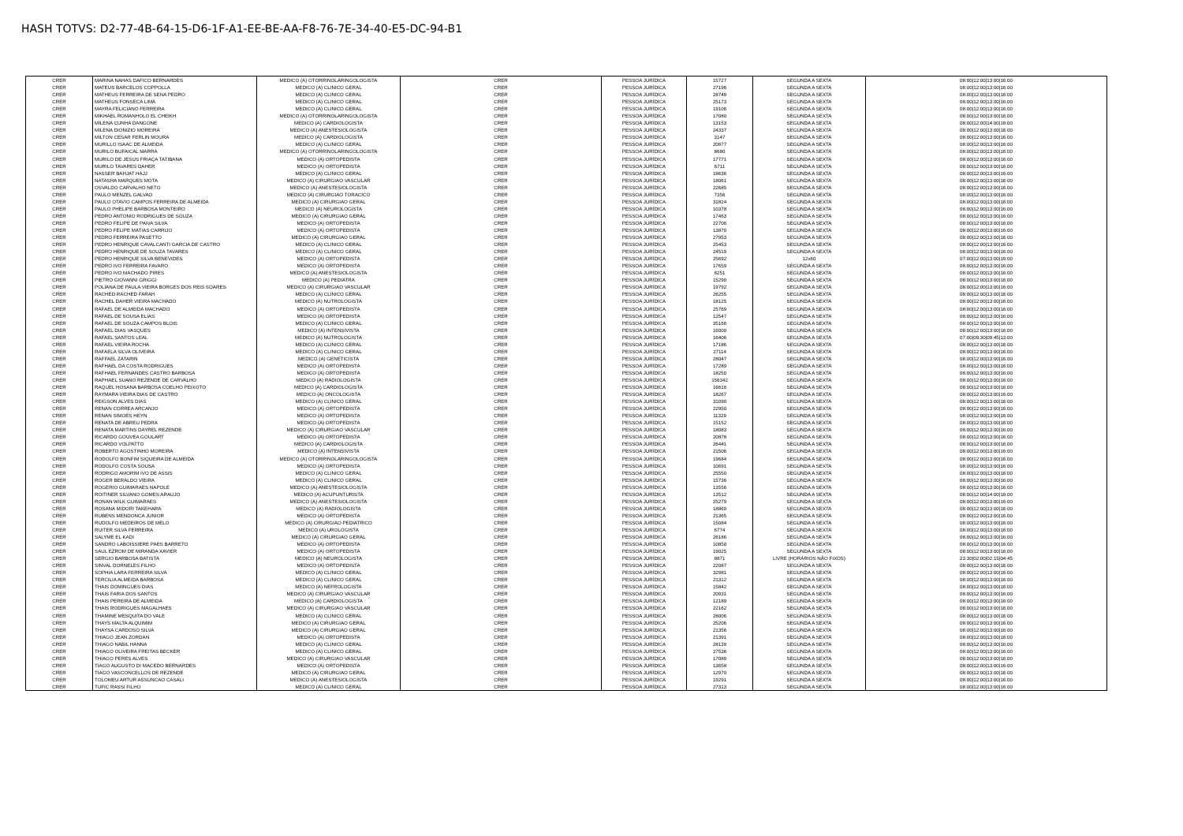HASH TOTVS: D2-77-4B-64-15-D6-1F-A1-EE-BE-AA-F8-76-7E-34-40-E5-DC-94-B1
| CRER | MARINA NAHAS DAFICO BERNARDES | MEDICO (A) OTORRINOLARINGOLOGISTA | CRER | PESSOA JURÍDICA | 15727 | SEGUNDA A SEXTA | 08:00/12:00/13:00/16:00 |
| CRER | MATEUS BARCELOS COPPOLLA | MEDICO (A) CLINICO GERAL | CRER | PESSOA JURÍDICA | 27196 | SEGUNDA A SEXTA | 08:00/12:00/13:00/16:00 |
| CRER | MATHEUS FERREIRA DE SENA PEDRO | MEDICO (A) CLINICO GERAL | CRER | PESSOA JURÍDICA | 28749 | SEGUNDA A SEXTA | 08:00/12:00/13:00/16:00 |
| CRER | MATHEUS FONSECA LIMA | MEDICO (A) CLINICO GERAL | CRER | PESSOA JURÍDICA | 25173 | SEGUNDA A SEXTA | 08:00/12:00/13:00/16:00 |
| CRER | MAYRA FELICIANO FERREIRA | MEDICO (A) CLINICO GERAL | CRER | PESSOA JURÍDICA | 19106 | SEGUNDA A SEXTA | 08:00/12:00/13:00/16:00 |
| CRER | MIKHAEL ROMANHOLO EL CHEIKH | MEDICO (A) OTORRINOLARINGOLOGISTA | CRER | PESSOA JURÍDICA | 17080 | SEGUNDA A SEXTA | 08:00/12:00/13:00/16:00 |
| CRER | MILENA CUNHA DANGONE | MEDICO (A) CARDIOLOGISTA | CRER | PESSOA JURÍDICA | 13153 | SEGUNDA A SEXTA | 08:00/12:00/14:00/18:00 |
| CRER | MILENA DIONIZIO MOREIRA | MEDICO (A) ANESTESIOLOGISTA | CRER | PESSOA JURÍDICA | 24337 | SEGUNDA A SEXTA | 08:00/12:00/13:00/16:00 |
| CRER | MILTON CESAR FERLIN MOURA | MEDICO (A) CARDIOLOGISTA | CRER | PESSOA JURÍDICA | 3147 | SEGUNDA A SEXTA | 08:00/12:00/13:00/16:00 |
| CRER | MURILLO ISAAC DE ALMEIDA | MEDICO (A) CLINICO GERAL | CRER | PESSOA JURÍDICA | 20877 | SEGUNDA A SEXTA | 08:00/12:00/13:00/16:00 |
| CRER | MURILO BUFAICAL MARRA | MEDICO (A) OTORRINOLARINGOLOGISTA | CRER | PESSOA JURÍDICA | 8680 | SEGUNDA A SEXTA | 08:00/12:00/13:00/16:00 |
| CRER | MURILO DE JESUS FRIAÇA TATIBANA | MEDICO (A) ORTOPEDISTA | CRER | PESSOA JURÍDICA | 17771 | SEGUNDA A SEXTA | 08:00/12:00/13:00/16:00 |
| CRER | MURILO TAVARES DAHER | MEDICO (A) ORTOPEDISTA | CRER | PESSOA JURÍDICA | 6711 | SEGUNDA A SEXTA | 08:00/12:00/13:00/16:00 |
| CRER | NASSER BAHJAT HAJJ | MEDICO (A) CLINICO GERAL | CRER | PESSOA JURÍDICA | 18636 | SEGUNDA A SEXTA | 08:00/12:00/13:00/16:00 |
| CRER | NATASHA MARQUES MOTA | MEDICO (A) CIRURGIAO VASCULAR | CRER | PESSOA JURÍDICA | 18061 | SEGUNDA A SEXTA | 08:00/12:00/13:00/16:00 |
| CRER | OSVALDO CARVALHO NETO | MEDICO (A) ANESTESIOLOGISTA | CRER | PESSOA JURÍDICA | 22685 | SEGUNDA A SEXTA | 08:00/12:00/13:00/16:00 |
| CRER | PAULO MENZEL GALVAO | MEDICO (A) CIRURGIAO TORACICO | CRER | PESSOA JURÍDICA | 7356 | SEGUNDA A SEXTA | 08:00/12:00/13:00/16:00 |
| CRER | PAULO OTAVIO CAMPOS FERREIRA DE ALMEIDA | MEDICO (A) CIRURGIAO GERAL | CRER | PESSOA JURÍDICA | 31824 | SEGUNDA A SEXTA | 08:00/12:00/13:00/16:00 |
| CRER | PAULO PHELIPE BARBOSA MONTEIRO | MEDICO (A) NEUROLOGISTA | CRER | PESSOA JURÍDICA | 10378 | SEGUNDA A SEXTA | 08:00/12:00/13:00/16:00 |
| CRER | PEDRO ANTONIO RODRIGUES DE SOUZA | MEDICO (A) CIRURGIAO GERAL | CRER | PESSOA JURÍDICA | 17463 | SEGUNDA A SEXTA | 08:00/12:00/13:00/16:00 |
| CRER | PEDRO FELIPE DE PAIVA SILVA | MEDICO (A) ORTOPEDISTA | CRER | PESSOA JURÍDICA | 22706 | SEGUNDA A SEXTA | 08:00/12:00/13:00/16:00 |
| CRER | PEDRO FELIPE MATIAS CARRIJO | MEDICO (A) ORTOPEDISTA | CRER | PESSOA JURÍDICA | 13870 | SEGUNDA A SEXTA | 08:00/12:00/13:00/16:00 |
| CRER | PEDRO FERREIRA PASETTO | MEDICO (A) CIRURGIAO GERAL | CRER | PESSOA JURÍDICA | 27953 | SEGUNDA A SEXTA | 08:00/12:00/13:00/16:00 |
| CRER | PEDRO HENRIQUE CAVALCANTI GARCIA DE CASTRO | MEDICO (A) CLINICO GERAL | CRER | PESSOA JURÍDICA | 25453 | SEGUNDA A SEXTA | 08:00/12:00/13:00/16:00 |
| CRER | PEDRO HENRIQUE DE SOUZA TAVARES | MEDICO (A) CLINICO GERAL | CRER | PESSOA JURÍDICA | 24519 | SEGUNDA A SEXTA | 08:00/12:00/13:00/16:00 |
| CRER | PEDRO HENRIQUE SILVA BENEVIDES | MEDICO (A) ORTOPEDISTA | CRER | PESSOA JURÍDICA | 25692 | 12x60 | 07:00/12:00/13:00/19:00 |
| CRER | PEDRO IVO FERREIRA FAVARO | MEDICO (A) ORTOPEDISTA | CRER | PESSOA JURÍDICA | 17659 | SEGUNDA A SEXTA | 08:00/12:00/13:00/16:00 |
| CRER | PEDRO IVO MACHADO PIRES | MEDICO (A) ANESTESIOLOGISTA | CRER | PESSOA JURÍDICA | 8251 | SEGUNDA A SEXTA | 08:00/12:00/13:00/16:00 |
| CRER | PIETRO GIOVANNI GRIGGI | MEDICO (A) PEDIATRA | CRER | PESSOA JURÍDICA | 15290 | SEGUNDA A SEXTA | 08:00/12:00/13:00/16:00 |
| CRER | POLIANA DE PAULA VIEIRA BORGES DOS REIS SOARES | MEDICO (A) CIRURGIAO VASCULAR | CRER | PESSOA JURÍDICA | 19792 | SEGUNDA A SEXTA | 08:00/12:00/13:00/16:00 |
| CRER | RACHED RACHED FARAH | MEDICO (A) CLINICO GERAL | CRER | PESSOA JURÍDICA | 26255 | SEGUNDA A SEXTA | 08:00/12:00/13:00/16:00 |
| CRER | RACHEL DAHER VIEIRA MACHADO | MEDICO (A) NUTROLOGISTA | CRER | PESSOA JURÍDICA | 18125 | SEGUNDA A SEXTA | 08:00/12:00/13:00/16:00 |
| CRER | RAFAEL DE ALMEIDA MACHADO | MEDICO (A) ORTOPEDISTA | CRER | PESSOA JURÍDICA | 25769 | SEGUNDA A SEXTA | 08:00/12:00/13:00/16:00 |
| CRER | RAFAEL DE SOUSA ELIAS | MEDICO (A) ORTOPEDISTA | CRER | PESSOA JURÍDICA | 12547 | SEGUNDA A SEXTA | 08:00/12:00/13:00/16:00 |
| CRER | RAFAEL DE SOUZA CAMPOS BLOIS | MEDICO (A) CLINICO GERAL | CRER | PESSOA JURÍDICA | 35166 | SEGUNDA A SEXTA | 08:00/12:00/13:00/16:00 |
| CRER | RAFAEL DIAS VASQUES | MEDICO (A) INTENSIVISTA | CRER | PESSOA JURÍDICA | 16000 | SEGUNDA A SEXTA | 08:00/12:00/13:00/16:00 |
| CRER | RAFAEL SANTOS LEAL | MEDICO (A) NUTROLOGISTA | CRER | PESSOA JURÍDICA | 16406 | SEGUNDA A SEXTA | 07:00/09:30/09:45/13:00 |
| CRER | RAFAEL VIEIRA ROCHA | MEDICO (A) CLINICO GERAL | CRER | PESSOA JURÍDICA | 17186 | SEGUNDA A SEXTA | 08:00/12:00/13:00/16:00 |
| CRER | RAFAELA SILVA OLIVEIRA | MEDICO (A) CLINICO GERAL | CRER | PESSOA JURÍDICA | 27114 | SEGUNDA A SEXTA | 08:00/12:00/13:00/16:00 |
| CRER | RAFFAEL ZATARIN | MEDICO (A) GENETICISTA | CRER | PESSOA JURÍDICA | 28047 | SEGUNDA A SEXTA | 08:00/12:00/13:00/16:00 |
| CRER | RAFHAEL DA COSTA RODRIGUES | MEDICO (A) ORTOPEDISTA | CRER | PESSOA JURÍDICA | 17289 | SEGUNDA A SEXTA | 08:00/12:00/13:00/16:00 |
| CRER | RAFHAEL FERNANDES CASTRO BARBOSA | MEDICO (A) ORTOPEDISTA | CRER | PESSOA JURÍDICA | 18250 | SEGUNDA A SEXTA | 08:00/12:00/13:00/16:00 |
| CRER | RAPHAEL SUANO REZENDE DE CARVALHO | MEDICO (A) RADIOLOGISTA | CRER | PESSOA JURÍDICA | 156342 | SEGUNDA A SEXTA | 08:00/12:00/13:00/16:00 |
| CRER | RAQUEL HOSANA BARBOSA COELHO PEIXOTO | MEDICO (A) CARDIOLOGISTA | CRER | PESSOA JURÍDICA | 16616 | SEGUNDA A SEXTA | 08:00/12:00/13:00/16:00 |
| CRER | RAYMARA VIEIRA DIAS DE CASTRO | MEDICO (A) ONCOLOGISTA | CRER | PESSOA JURÍDICA | 18267 | SEGUNDA A SEXTA | 08:00/12:00/13:00/16:00 |
| CRER | REIGSON ALVES DIAS | MEDICO (A) CLINICO GERAL | CRER | PESSOA JURÍDICA | 31090 | SEGUNDA A SEXTA | 08:00/12:00/13:00/16:00 |
| CRER | RENAN CORREA ARCANJO | MEDICO (A) ORTOPEDISTA | CRER | PESSOA JURÍDICA | 22950 | SEGUNDA A SEXTA | 08:00/12:00/13:00/16:00 |
| CRER | RENAN SIMOES HEYN | MEDICO (A) ORTOPEDISTA | CRER | PESSOA JURÍDICA | 11329 | SEGUNDA A SEXTA | 08:00/12:00/13:00/16:00 |
| CRER | RENATA DE ABREU PEDRA | MEDICO (A) ORTOPEDISTA | CRER | PESSOA JURÍDICA | 15152 | SEGUNDA A SEXTA | 08:00/12:00/13:00/16:00 |
| CRER | RENATA MARTINS DAYREL REZENDE | MEDICO (A) CIRURGIAO VASCULAR | CRER | PESSOA JURÍDICA | 18083 | SEGUNDA A SEXTA | 08:00/12:00/13:00/16:00 |
| CRER | RICARDO GOUVEA GOULART | MEDICO (A) ORTOPEDISTA | CRER | PESSOA JURÍDICA | 20878 | SEGUNDA A SEXTA | 08:00/12:00/13:00/16:00 |
| CRER | RICARDO VOLPATTO | MEDICO (A) CARDIOLOGISTA | CRER | PESSOA JURÍDICA | 26441 | SEGUNDA A SEXTA | 08:00/12:00/13:00/16:00 |
| CRER | ROBERTO AGOSTINHO MOREIRA | MEDICO (A) INTENSIVISTA | CRER | PESSOA JURÍDICA | 21506 | SEGUNDA A SEXTA | 08:00/12:00/13:00/16:00 |
| CRER | RODOLFO BONFIM SIQUEIRA DE ALMEIDA | MEDICO (A) OTORRINOLARINGOLOGISTA | CRER | PESSOA JURÍDICA | 19684 | SEGUNDA A SEXTA | 08:00/12:00/13:00/16:00 |
| CRER | RODOLFO COSTA SOUSA | MEDICO (A) ORTOPEDISTA | CRER | PESSOA JURÍDICA | 10691 | SEGUNDA A SEXTA | 08:00/12:00/13:00/16:00 |
| CRER | RODRIGO AMORIM IVO DE ASSIS | MEDICO (A) CLINICO GERAL | CRER | PESSOA JURÍDICA | 25550 | SEGUNDA A SEXTA | 08:00/12:00/13:00/16:00 |
| CRER | ROGER BERALDO VIEIRA | MEDICO (A) CLINICO GERAL | CRER | PESSOA JURÍDICA | 15736 | SEGUNDA A SEXTA | 08:00/12:00/13:00/16:00 |
| CRER | ROGERIO GUIMARAES NAPOLE | MEDICO (A) ANESTESIOLOGISTA | CRER | PESSOA JURÍDICA | 13556 | SEGUNDA A SEXTA | 08:00/12:00/13:00/16:00 |
| CRER | ROITINER SILVANO GOMES ARAUJO | MEDICO (A) ACUPUNTURISTA | CRER | PESSOA JURÍDICA | 13512 | SEGUNDA A SEXTA | 08:00/12:00/14:00/18:00 |
| CRER | RONAN WILK GUIMARAES | MEDICO (A) ANESTESIOLOGISTA | CRER | PESSOA JURÍDICA | 25279 | SEGUNDA A SEXTA | 08:00/12:00/13:00/16:00 |
| CRER | ROSANA MIDORI TAKEHARA | MEDICO (A) RADIOLOGISTA | CRER | PESSOA JURÍDICA | 18869 | SEGUNDA A SEXTA | 08:00/12:00/13:00/16:00 |
| CRER | RUBENS MENDONCA JUNIOR | MEDICO (A) ORTOPEDISTA | CRER | PESSOA JURÍDICA | 21365 | SEGUNDA A SEXTA | 08:00/12:00/13:00/16:00 |
| CRER | RUDOLFO MEDEIROS DE MELO | MEDICO (A) CIRURGIAO PEDIATRICO | CRER | PESSOA JURÍDICA | 15084 | SEGUNDA A SEXTA | 08:00/12:00/13:00/16:00 |
| CRER | RUITER SILVA FERREIRA | MEDICO (A) UROLOGISTA | CRER | PESSOA JURÍDICA | 6774 | SEGUNDA A SEXTA | 08:00/12:00/13:00/16:00 |
| CRER | SALYME EL KADI | MEDICO (A) CIRURGIAO GERAL | CRER | PESSOA JURÍDICA | 26186 | SEGUNDA A SEXTA | 08:00/12:00/13:00/16:00 |
| CRER | SANDRO LABOISSIERE PAES BARRETO | MEDICO (A) ORTOPEDISTA | CRER | PESSOA JURÍDICA | 10850 | SEGUNDA A SEXTA | 08:00/12:00/13:00/16:00 |
| CRER | SAUL EZROM DE MIRANDA XAVIER | MEDICO (A) ORTOPEDISTA | CRER | PESSOA JURÍDICA | 19025 | SEGUNDA A SEXTA | 08:00/12:00/13:00/16:00 |
| CRER | SERGIO BARBOSA BATISTA | MEDICO (A) NEUROLOGISTA | CRER | PESSOA JURÍDICA | 8871 | LIVRE (HORÁRIOS NÃO FIXOS) | 23:30/02:00/02:15/04:45 |
| CRER | SINVAL DORNELES FILHO | MEDICO (A) ORTOPEDISTA | CRER | PESSOA JURÍDICA | 22087 | SEGUNDA A SEXTA | 08:00/12:00/13:00/16:00 |
| CRER | SOPHIA LARA FERREIRA SILVA | MEDICO (A) CLINICO GERAL | CRER | PESSOA JURÍDICA | 32981 | SEGUNDA A SEXTA | 08:00/12:00/13:00/16:00 |
| CRER | TERCILIA ALMEIDA BARBOSA | MEDICO (A) CLINICO GERAL | CRER | PESSOA JURÍDICA | 21312 | SEGUNDA A SEXTA | 08:00/12:00/13:00/16:00 |
| CRER | THAIS DOMINGUES DIAS | MEDICO (A) NEFROLOGISTA | CRER | PESSOA JURÍDICA | 15842 | SEGUNDA A SEXTA | 08:00/12:00/13:00/16:00 |
| CRER | THAIS FARIA DOS SANTOS | MEDICO (A) CIRURGIAO VASCULAR | CRER | PESSOA JURÍDICA | 20931 | SEGUNDA A SEXTA | 08:00/12:00/13:00/16:00 |
| CRER | THAIS PEREIRA DE ALMEIDA | MEDICO (A) CARDIOLOGISTA | CRER | PESSOA JURÍDICA | 12189 | SEGUNDA A SEXTA | 08:00/12:00/13:00/16:00 |
| CRER | THAIS RODRIGUES MAGALHAES | MEDICO (A) CIRURGIAO VASCULAR | CRER | PESSOA JURÍDICA | 22162 | SEGUNDA A SEXTA | 08:00/12:00/13:00/16:00 |
| CRER | THAMINE MESQUITA DO VALE | MEDICO (A) CLINICO GERAL | CRER | PESSOA JURÍDICA | 28006 | SEGUNDA A SEXTA | 08:00/12:00/13:00/16:00 |
| CRER | THAYS MALTA ALQUIMIM | MEDICO (A) CIRURGIAO GERAL | CRER | PESSOA JURÍDICA | 25206 | SEGUNDA A SEXTA | 08:00/12:00/13:00/16:00 |
| CRER | THAYSA CARDOSO SILVA | MEDICO (A) CIRURGIAO GERAL | CRER | PESSOA JURÍDICA | 21356 | SEGUNDA A SEXTA | 08:00/12:00/13:00/16:00 |
| CRER | THIAGO JEAN ZORDAN | MEDICO (A) ORTOPEDISTA | CRER | PESSOA JURÍDICA | 21391 | SEGUNDA A SEXTA | 08:00/12:00/13:00/16:00 |
| CRER | THIAGO NABIL HANNA | MEDICO (A) CLINICO GERAL | CRER | PESSOA JURÍDICA | 28139 | SEGUNDA A SEXTA | 08:00/12:00/13:00/16:00 |
| CRER | THIAGO OLIVEIRA FREITAS BECKER | MEDICO (A) CLINICO GERAL | CRER | PESSOA JURÍDICA | 27536 | SEGUNDA A SEXTA | 08:00/12:00/13:00/16:00 |
| CRER | THIAGO PERES ALVES | MEDICO (A) CIRURGIAO VASCULAR | CRER | PESSOA JURÍDICA | 17089 | SEGUNDA A SEXTA | 08:00/12:00/13:00/16:00 |
| CRER | TIAGO AUGUSTO DI MACEDO BERNARDES | MEDICO (A) ORTOPEDISTA | CRER | PESSOA JURÍDICA | 13658 | SEGUNDA A SEXTA | 08:00/12:00/13:00/16:00 |
| CRER | TIAGO VASCONCELLOS DE REZENDE | MEDICO (A) CIRURGIAO GERAL | CRER | PESSOA JURÍDICA | 12970 | SEGUNDA A SEXTA | 08:00/12:00/13:00/16:00 |
| CRER | TOLOMEU ARTUR ASSUNCAO CASALI | MEDICO (A) ANESTESIOLOGISTA | CRER | PESSOA JURÍDICA | 19291 | SEGUNDA A SEXTA | 08:00/12:00/13:00/16:00 |
| CRER | TUFIC RASSI FILHO | MEDICO (A) CLINICO GERAL | CRER | PESSOA JURÍDICA | 27313 | SEGUNDA A SEXTA | 08:00/12:00/13:00/16:00 |